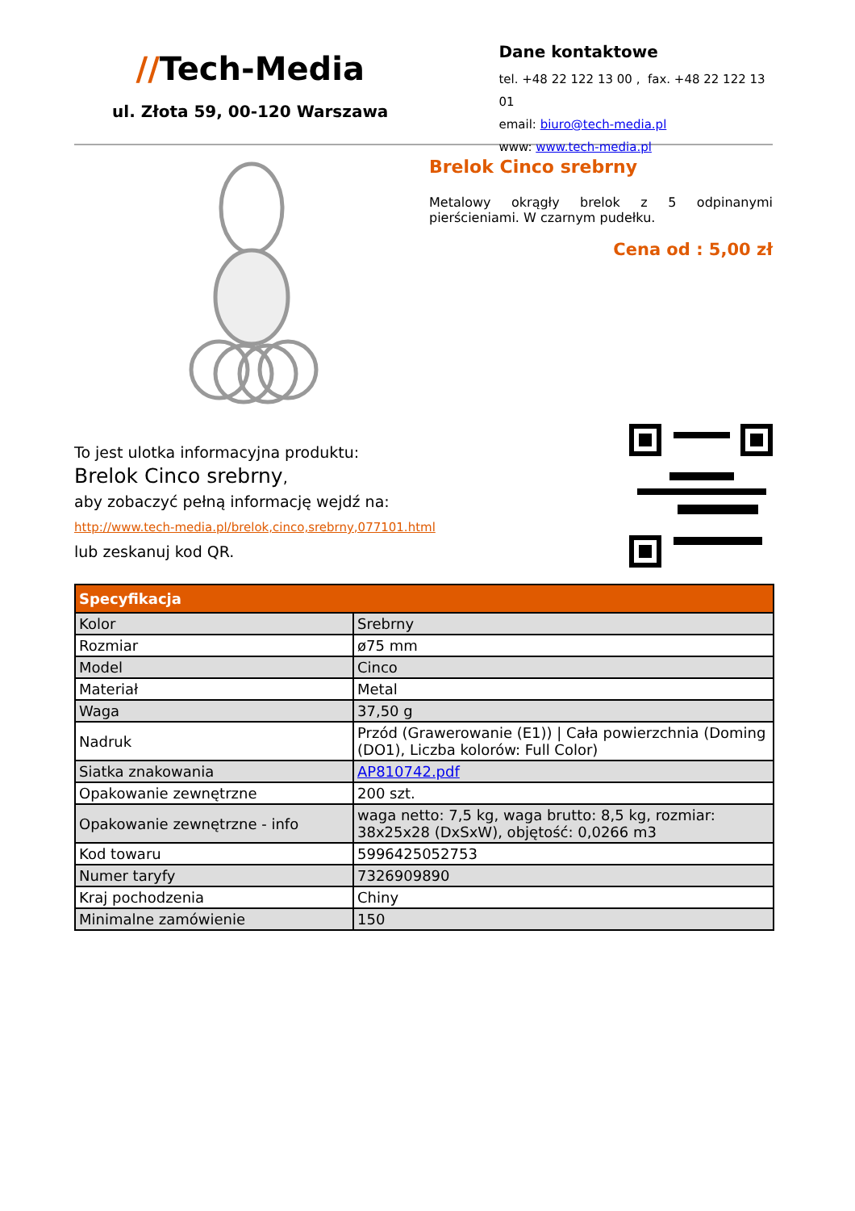//Tech-Media
ul. Złota 59, 00-120 Warszawa
Dane kontaktowe
tel. +48 22 122 13 00 , fax. +48 22 122 13 01
email: biuro@tech-media.pl
www: www.tech-media.pl
Brelok Cinco srebrny
Metalowy okrągły brelok z 5 odpinanymi pierścieniami. W czarnym pudełku.
Cena od : 5,00 zł
To jest ulotka informacyjna produktu:
Brelok Cinco srebrny,
aby zobaczyć pełną informację wejdź na:
http://www.tech-media.pl/brelok,cinco,srebrny,077101.html
lub zeskanuj kod QR.
| Specyfikacja | |
| --- | --- |
| Kolor | Srebrny |
| Rozmiar | ø75 mm |
| Model | Cinco |
| Materiał | Metal |
| Waga | 37,50 g |
| Nadruk | Przód (Grawerowanie (E1)) / Cała powierzchnia (Doming (DO1), Liczba kolorów: Full Color) |
| Siatka znakowania | AP810742.pdf |
| Opakowanie zewnętrzne | 200 szt. |
| Opakowanie zewnętrzne - info | waga netto: 7,5 kg, waga brutto: 8,5 kg, rozmiar: 38x25x28 (DxSxW), objętość: 0,0266 m3 |
| Kod towaru | 5996425052753 |
| Numer taryfy | 7326909890 |
| Kraj pochodzenia | Chiny |
| Minimalne zamówienie | 150 |